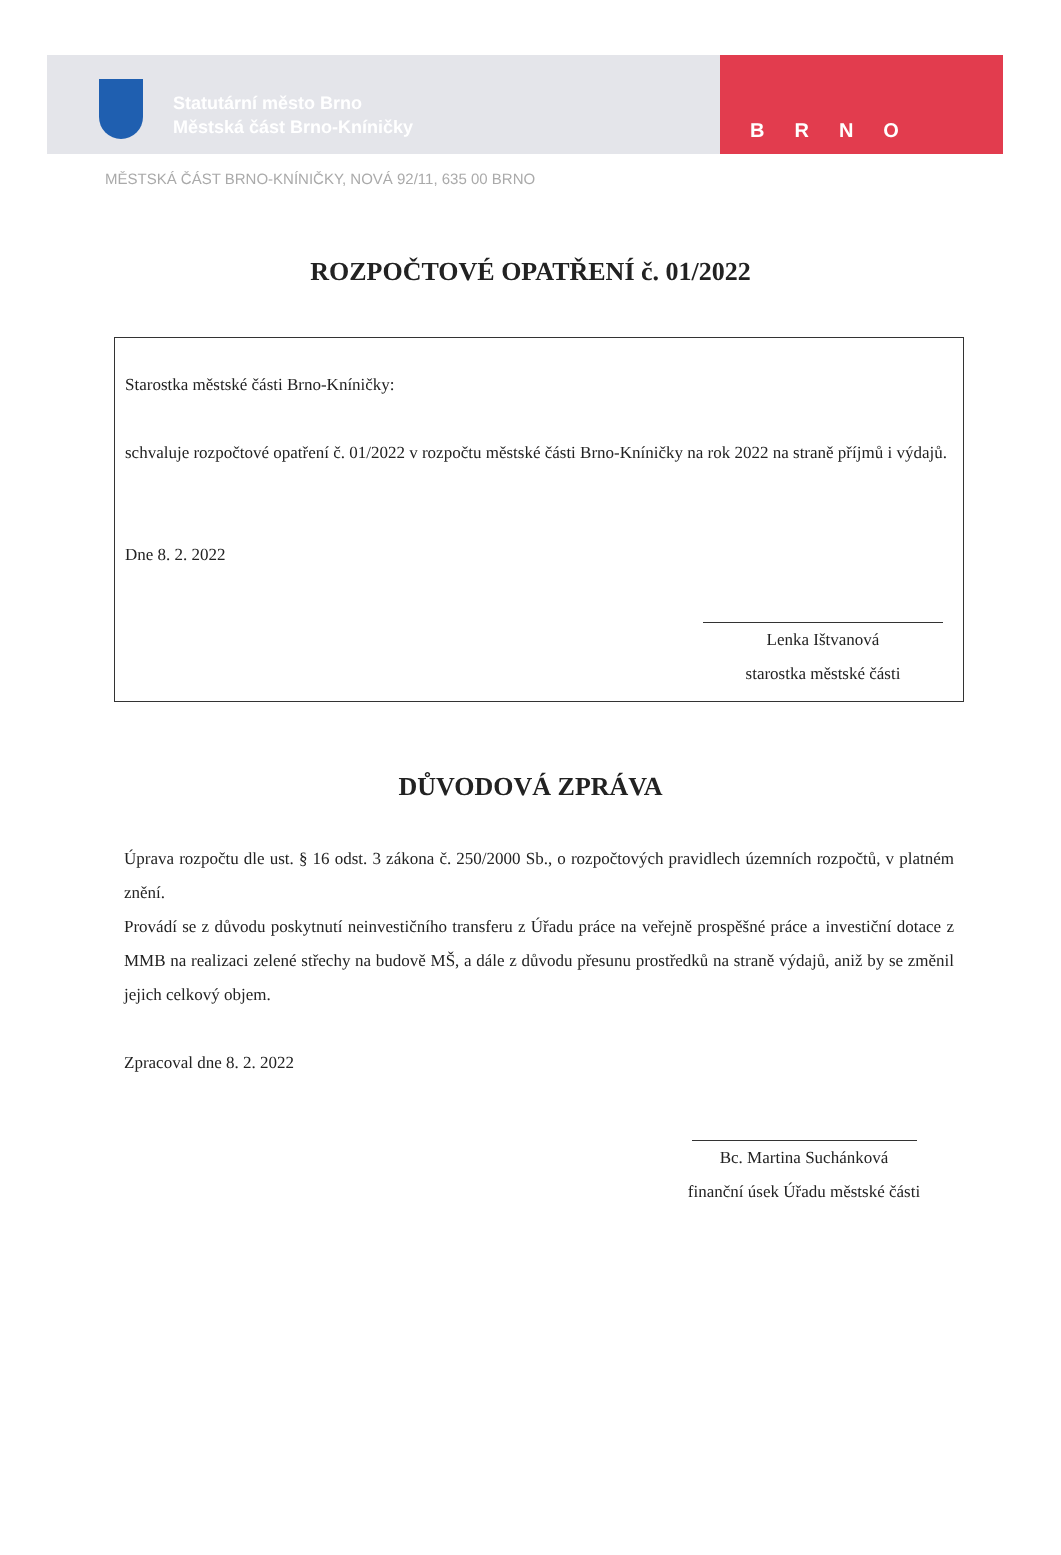Statutární město Brno
Městská část Brno-Kníničky
BRNO
MĚSTSKÁ ČÁST BRNO-KNÍNIČKY, NOVÁ 92/11, 635 00 BRNO
ROZPOČTOVÉ OPATŘENÍ č. 01/2022
Starostka městské části Brno-Kníničky:
schvaluje rozpočtové opatření č. 01/2022 v rozpočtu městské části Brno-Kníničky na rok 2022 na straně příjmů i výdajů.
Dne 8. 2. 2022
Lenka Ištvanová
starostka městské části
DŮVODOVÁ ZPRÁVA
Úprava rozpočtu dle ust. § 16 odst. 3 zákona č. 250/2000 Sb., o rozpočtových pravidlech územních rozpočtů, v platném znění.
Provádí se z důvodu poskytnutí neinvestičního transferu z Úřadu práce na veřejně prospěšné práce a investiční dotace z MMB na realizaci zelené střechy na budově MŠ, a dále z důvodu přesunu prostředků na straně výdajů, aniž by se změnil jejich celkový objem.
Zpracoval dne 8. 2. 2022
Bc. Martina Suchánková
finanční úsek Úřadu městské části